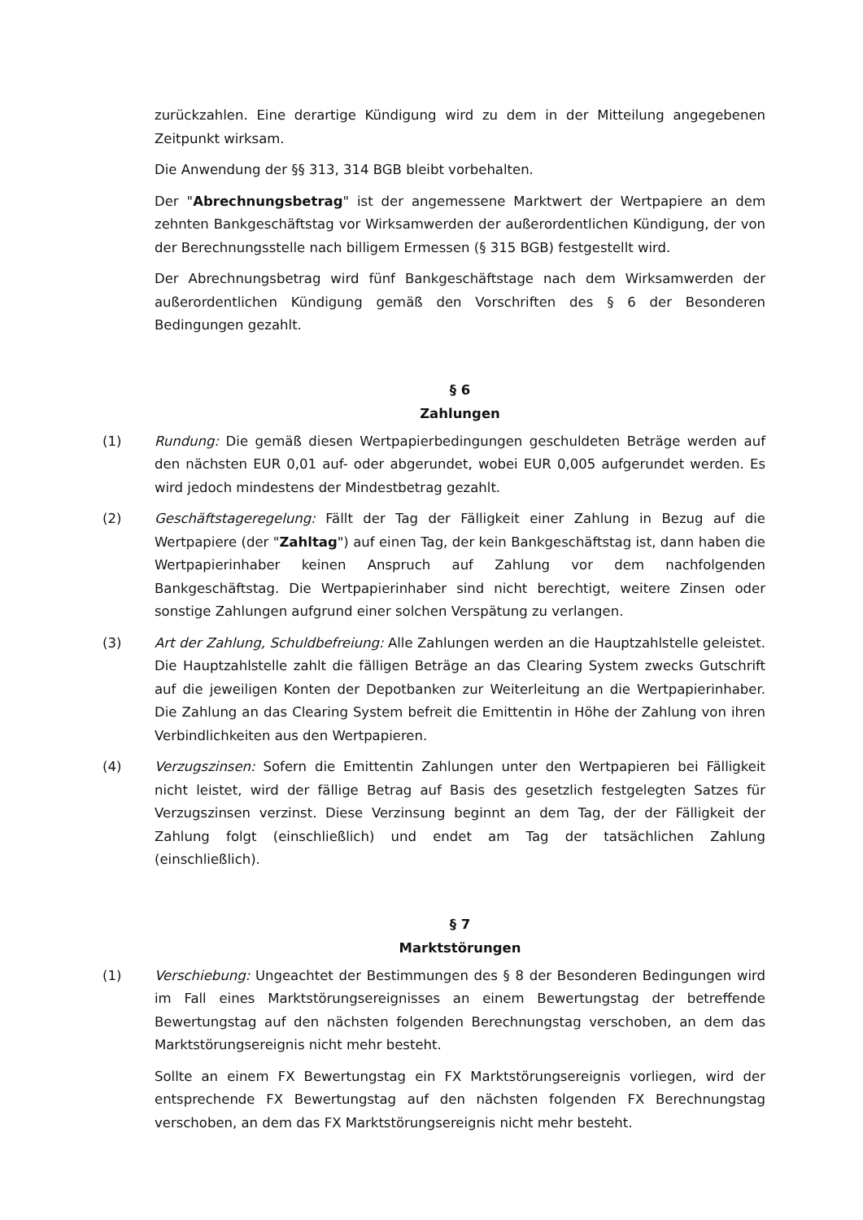zurückzahlen. Eine derartige Kündigung wird zu dem in der Mitteilung angegebenen Zeitpunkt wirksam.
Die Anwendung der §§ 313, 314 BGB bleibt vorbehalten.
Der "Abrechnungsbetrag" ist der angemessene Marktwert der Wertpapiere an dem zehnten Bankgeschäftstag vor Wirksamwerden der außerordentlichen Kündigung, der von der Berechnungsstelle nach billigem Ermessen (§ 315 BGB) festgestellt wird.
Der Abrechnungsbetrag wird fünf Bankgeschäftstage nach dem Wirksamwerden der außerordentlichen Kündigung gemäß den Vorschriften des § 6 der Besonderen Bedingungen gezahlt.
§ 6
Zahlungen
(1) Rundung: Die gemäß diesen Wertpapierbedingungen geschuldeten Beträge werden auf den nächsten EUR 0,01 auf- oder abgerundet, wobei EUR 0,005 aufgerundet werden. Es wird jedoch mindestens der Mindestbetrag gezahlt.
(2) Geschäftstageregelung: Fällt der Tag der Fälligkeit einer Zahlung in Bezug auf die Wertpapiere (der "Zahltag") auf einen Tag, der kein Bankgeschäftstag ist, dann haben die Wertpapierinhaber keinen Anspruch auf Zahlung vor dem nachfolgenden Bankgeschäftstag. Die Wertpapierinhaber sind nicht berechtigt, weitere Zinsen oder sonstige Zahlungen aufgrund einer solchen Verspätung zu verlangen.
(3) Art der Zahlung, Schuldbefreiung: Alle Zahlungen werden an die Hauptzahlstelle geleistet. Die Hauptzahlstelle zahlt die fälligen Beträge an das Clearing System zwecks Gutschrift auf die jeweiligen Konten der Depotbanken zur Weiterleitung an die Wertpapierinhaber. Die Zahlung an das Clearing System befreit die Emittentin in Höhe der Zahlung von ihren Verbindlichkeiten aus den Wertpapieren.
(4) Verzugszinsen: Sofern die Emittentin Zahlungen unter den Wertpapieren bei Fälligkeit nicht leistet, wird der fällige Betrag auf Basis des gesetzlich festgelegten Satzes für Verzugszinsen verzinst. Diese Verzinsung beginnt an dem Tag, der der Fälligkeit der Zahlung folgt (einschließlich) und endet am Tag der tatsächlichen Zahlung (einschließlich).
§ 7
Marktstörungen
(1) Verschiebung: Ungeachtet der Bestimmungen des § 8 der Besonderen Bedingungen wird im Fall eines Marktstörungsereignisses an einem Bewertungstag der betreffende Bewertungstag auf den nächsten folgenden Berechnungstag verschoben, an dem das Marktstörungsereignis nicht mehr besteht.
Sollte an einem FX Bewertungstag ein FX Marktstörungsereignis vorliegen, wird der entsprechende FX Bewertungstag auf den nächsten folgenden FX Berechnungstag verschoben, an dem das FX Marktstörungsereignis nicht mehr besteht.